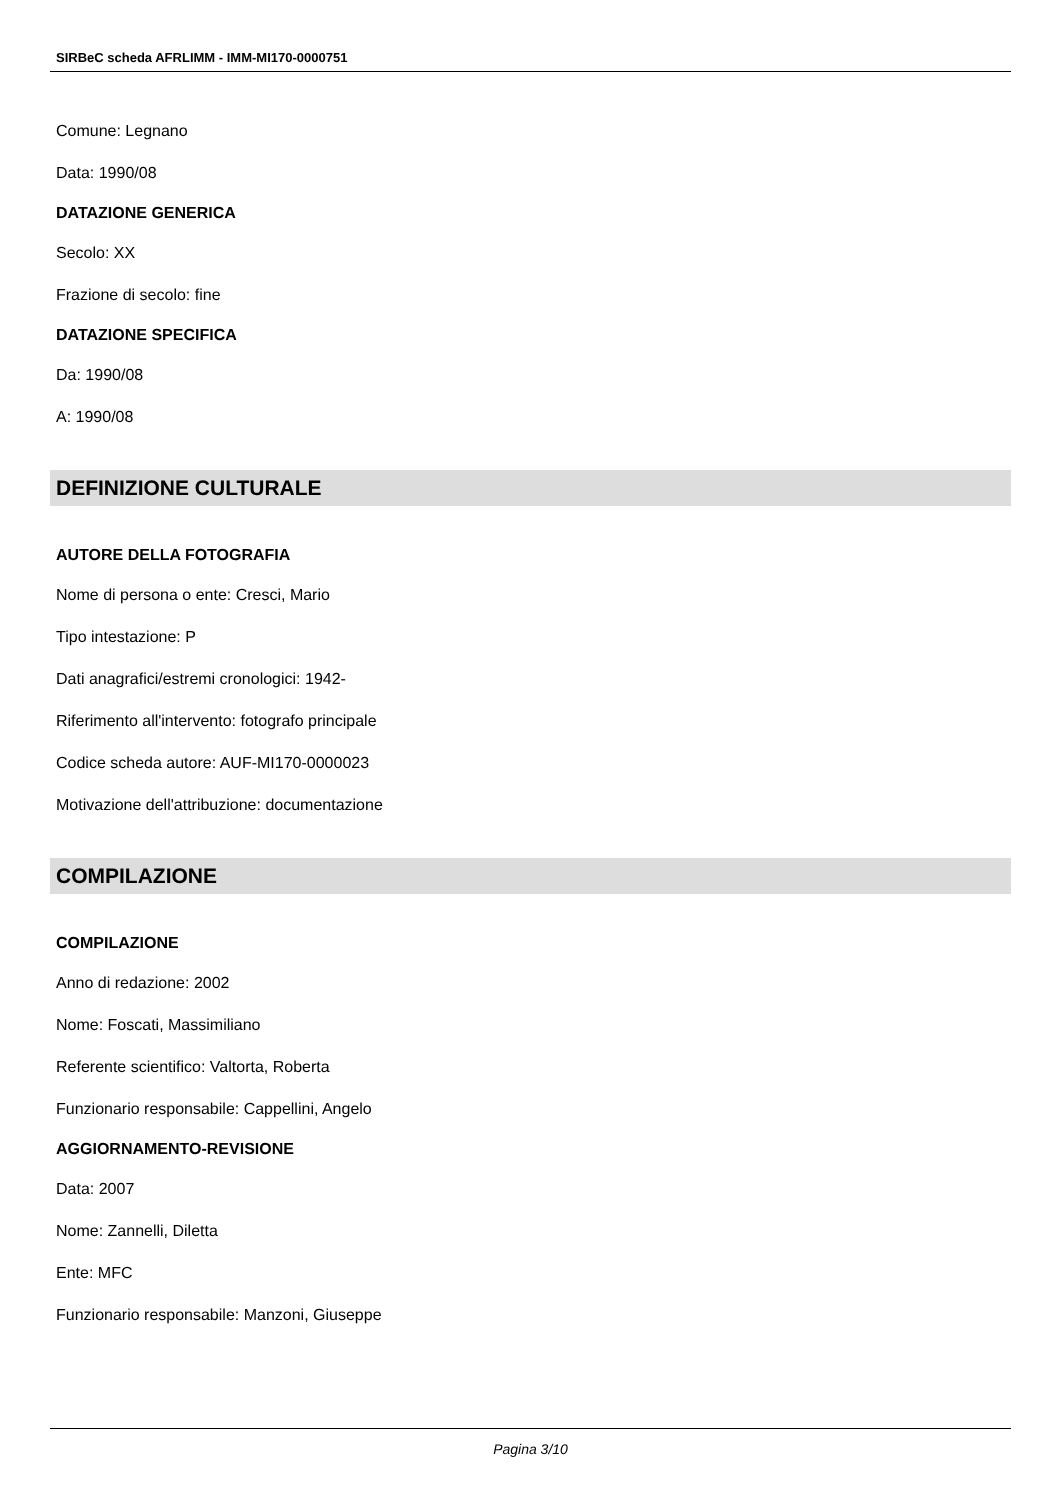SIRBeC scheda AFRLIMM - IMM-MI170-0000751
Comune: Legnano
Data: 1990/08
DATAZIONE GENERICA
Secolo: XX
Frazione di secolo: fine
DATAZIONE SPECIFICA
Da: 1990/08
A: 1990/08
DEFINIZIONE CULTURALE
AUTORE DELLA FOTOGRAFIA
Nome di persona o ente: Cresci, Mario
Tipo intestazione: P
Dati anagrafici/estremi cronologici: 1942-
Riferimento all'intervento: fotografo principale
Codice scheda autore: AUF-MI170-0000023
Motivazione dell'attribuzione: documentazione
COMPILAZIONE
COMPILAZIONE
Anno di redazione: 2002
Nome: Foscati, Massimiliano
Referente scientifico: Valtorta, Roberta
Funzionario responsabile: Cappellini, Angelo
AGGIORNAMENTO-REVISIONE
Data: 2007
Nome: Zannelli, Diletta
Ente: MFC
Funzionario responsabile: Manzoni, Giuseppe
Pagina 3/10